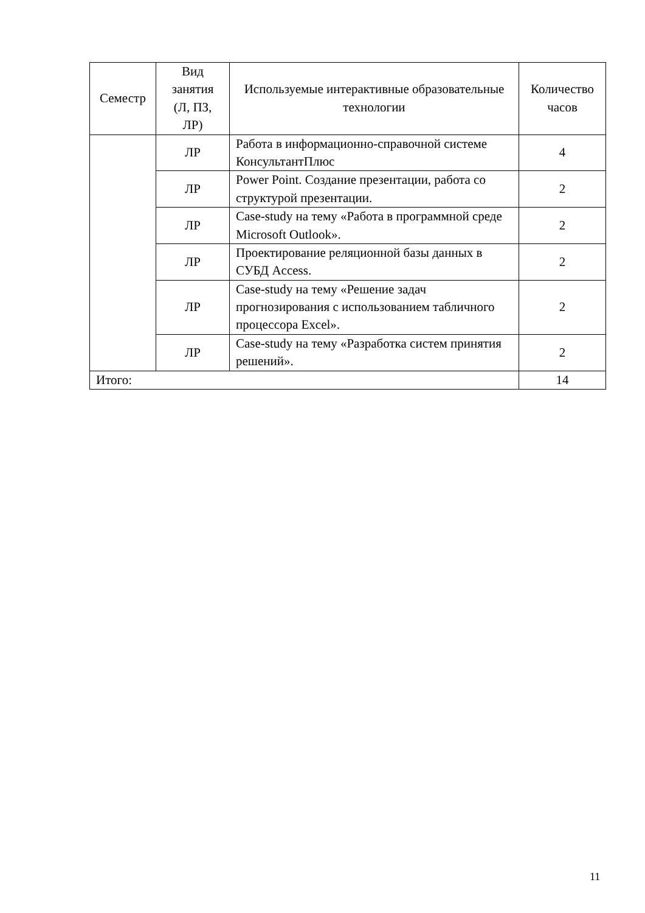| Семестр | Вид занятия (Л, ПЗ, ЛР) | Используемые интерактивные образовательные технологии | Количество часов |
| --- | --- | --- | --- |
| | ЛР | Работа в информационно-справочной системе КонсультантПлюс | 4 |
| | ЛР | Power Point. Создание презентации, работа со структурой презентации. | 2 |
| | ЛР | Case-study на тему «Работа в программной среде Microsoft Outlook». | 2 |
| | ЛР | Проектирование реляционной базы данных в СУБД Access. | 2 |
| | ЛР | Case-study на тему «Решение задач прогнозирования с использованием табличного процессора Excel». | 2 |
| | ЛР | Case-study на тему «Разработка систем принятия решений». | 2 |
| Итого: | | | 14 |
11